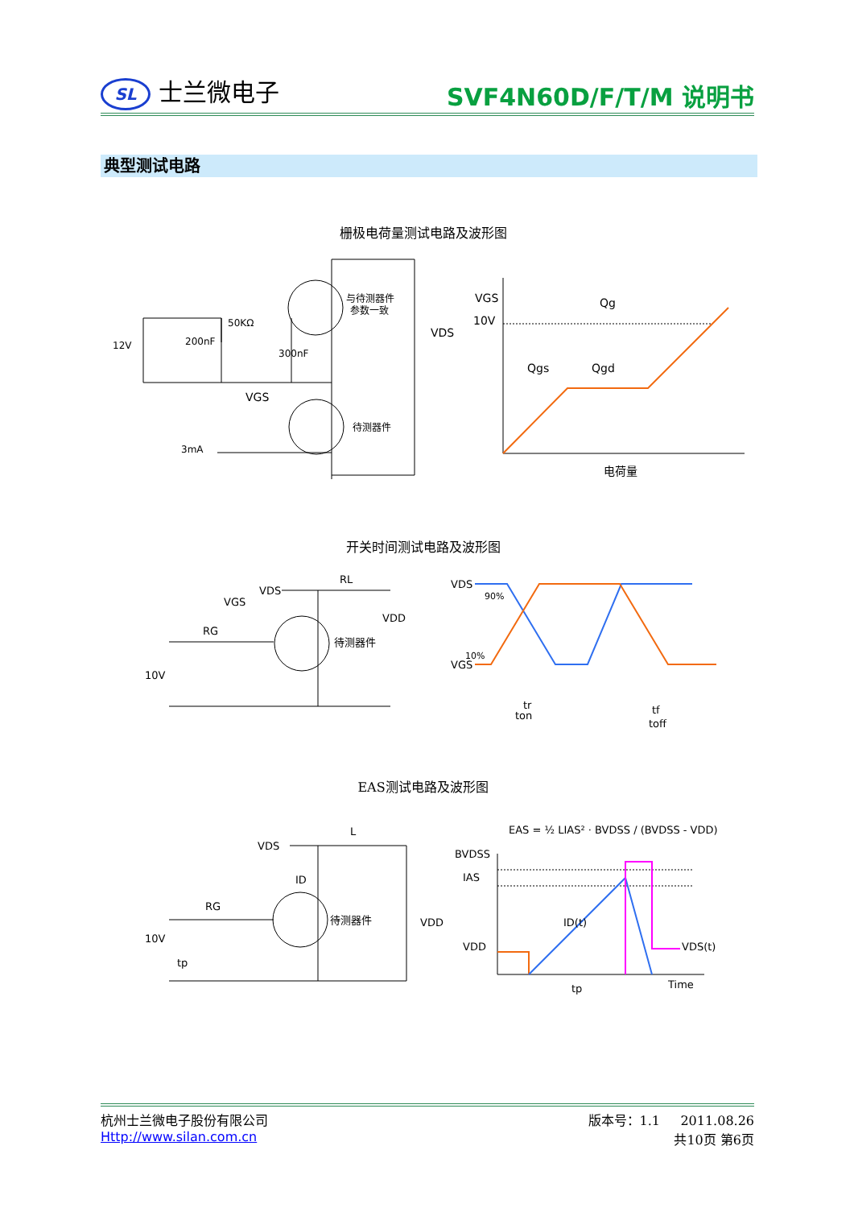SL 士兰微电子
SVF4N60D/F/T/M 说明书
典型测试电路
栅极电荷量测试电路及波形图
12V
200nF
50KΩ
300nF
与待测器件
参数一致
VDS
VGS
3mA
待测器件
VGS
10V
Qg
Qgs
Qgd
电荷量
开关时间测试电路及波形图
VDS
RL
VGS
RG
VDD
10V
待测器件
VDS
VGS
90%
10%
tr
ton
tf
toff
EAS测试电路及波形图
VDS
L
ID
RG
10V
tp
待测器件
VDD
EAS = ½ LIAS² · BVDSS / (BVDSS - VDD)
BVDSS
IAS
VDD
ID(t)
VDS(t)
tp
Time
杭州士兰微电子股份有限公司
Http://www.silan.com.cn
版本号：1.1 2011.08.26
共10页 第6页